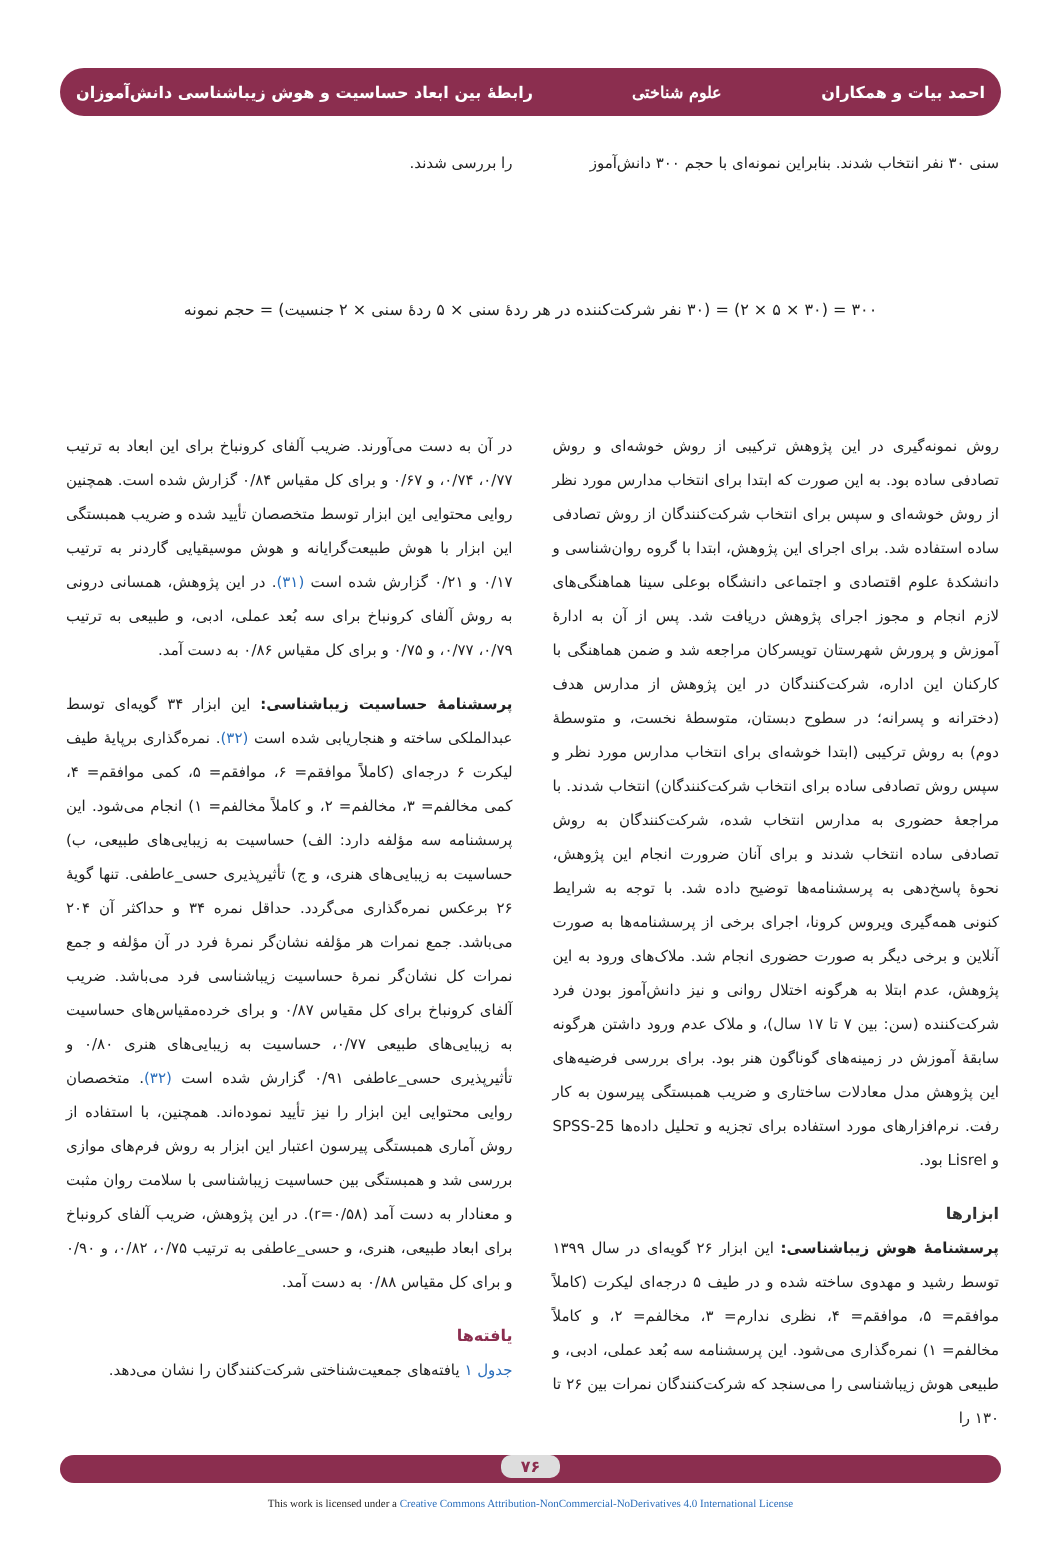احمد بیات و همکاران علوم شناختی
رابطهٔ بین ابعاد حساسیت و هوش زیباشناسی دانش‌آموزان
سنی ۳۰ نفر انتخاب شدند. بنابراین نمونه‌ای با حجم ۳۰۰ دانش‌آموز
را بررسی شدند.
۳۰۰ = (۳۰ × ۵ × ۲) = (۳۰ نفر شرکت‌کننده در هر ردهٔ سنی × ۵ ردهٔ سنی × ۲ جنسیت) = حجم نمونه
روش نمونه‌گیری در این پژوهش ترکیبی از روش خوشه‌ای و روش تصادفی ساده بود. به این صورت که ابتدا برای انتخاب مدارس مورد نظر از روش خوشه‌ای و سپس برای انتخاب شرکت‌کنندگان از روش تصادفی ساده استفاده شد. برای اجرای این پژوهش، ابتدا با گروه روان‌شناسی و دانشکدهٔ علوم اقتصادی و اجتماعی دانشگاه بوعلی سینا هماهنگی‌های لازم انجام و مجوز اجرای پژوهش دریافت شد. پس از آن به ادارهٔ آموزش و پرورش شهرستان تویسرکان مراجعه شد و ضمن هماهنگی با کارکنان این اداره، شرکت‌کنندگان در این پژوهش از مدارس هدف (دخترانه و پسرانه؛ در سطوح دبستان، متوسطهٔ نخست، و متوسطهٔ دوم) به روش ترکیبی (ابتدا خوشه‌ای برای انتخاب مدارس مورد نظر و سپس روش تصادفی ساده برای انتخاب شرکت‌کنندگان) انتخاب شدند. با مراجعهٔ حضوری به مدارس انتخاب شده، شرکت‌کنندگان به روش تصادفی ساده انتخاب شدند و برای آنان ضرورت انجام این پژوهش، نحوهٔ پاسخ‌دهی به پرسشنامه‌ها توضیح داده شد. با توجه به شرایط کنونی همه‌گیری ویروس کرونا، اجرای برخی از پرسشنامه‌ها به صورت آنلاین و برخی دیگر به صورت حضوری انجام شد. ملاک‌های ورود به این پژوهش، عدم ابتلا به هرگونه اختلال روانی و نیز دانش‌آموز بودن فرد شرکت‌کننده (سن: بین ۷ تا ۱۷ سال)، و ملاک عدم ورود داشتن هرگونه سابقهٔ آموزش در زمینه‌های گوناگون هنر بود. برای بررسی فرضیه‌های این پژوهش مدل معادلات ساختاری و ضریب همبستگی پیرسون به کار رفت. نرم‌افزارهای مورد استفاده برای تجزیه و تحلیل داده‌ها SPSS-25 و Lisrel بود.
ابزارها
پرسشنامهٔ هوش زیباشناسی: این ابزار ۲۶ گویه‌ای در سال ۱۳۹۹ توسط رشید و مهدوی ساخته شده و در طیف ۵ درجه‌ای لیکرت (کاملاً موافقم= ۵، موافقم= ۴، نظری ندارم= ۳، مخالفم= ۲، و کاملاً مخالفم= ۱) نمره‌گذاری می‌شود. این پرسشنامه سه بُعد عملی، ادبی، و طبیعی هوش زیباشناسی را می‌سنجد که شرکت‌کنندگان نمرات بین ۲۶ تا ۱۳۰ را
در آن به دست می‌آورند. ضریب آلفای کرونباخ برای این ابعاد به ترتیب ۰/۷۷، ۰/۷۴، و ۰/۶۷ و برای کل مقیاس ۰/۸۴ گزارش شده است. همچنین روایی محتوایی این ابزار توسط متخصصان تأیید شده و ضریب همبستگی این ابزار با هوش طبیعت‌گرایانه و هوش موسیقیایی گاردنر به ترتیب ۰/۱۷ و ۰/۲۱ گزارش شده است (۳۱). در این پژوهش، همسانی درونی به روش آلفای کرونباخ برای سه بُعد عملی، ادبی، و طبیعی به ترتیب ۰/۷۹، ۰/۷۷، و ۰/۷۵ و برای کل مقیاس ۰/۸۶ به دست آمد.
پرسشنامهٔ حساسیت زیباشناسی: این ابزار ۳۴ گویه‌ای توسط عبدالملکی ساخته و هنجاریابی شده است (۳۲). نمره‌گذاری برپایهٔ طیف لیکرت ۶ درجه‌ای (کاملاً موافقم= ۶، موافقم= ۵، کمی موافقم= ۴، کمی مخالفم= ۳، مخالفم= ۲، و کاملاً مخالفم= ۱) انجام می‌شود. این پرسشنامه سه مؤلفه دارد: الف) حساسیت به زیبایی‌های طبیعی، ب) حساسیت به زیبایی‌های هنری، و ج) تأثیرپذیری حسی‌_عاطفی. تنها گویهٔ ۲۶ برعکس نمره‌گذاری می‌گردد. حداقل نمره ۳۴ و حداکثر آن ۲۰۴ می‌باشد. جمع نمرات هر مؤلفه نشان‌گر نمرهٔ فرد در آن مؤلفه و جمع نمرات کل نشان‌گر نمرهٔ حساسیت زیباشناسی فرد می‌باشد. ضریب آلفای کرونباخ برای کل مقیاس ۰/۸۷ و برای خرده‌مقیاس‌های حساسیت به زیبایی‌های طبیعی ۰/۷۷، حساسیت به زیبایی‌های هنری ۰/۸۰ و تأثیرپذیری حسی‌_عاطفی ۰/۹۱ گزارش شده است (۳۲). متخصصان روایی محتوایی این ابزار را نیز تأیید نموده‌اند. همچنین، با استفاده از روش آماری همبستگی پیرسون اعتبار این ابزار به روش فرم‌های موازی بررسی شد و همبستگی بین حساسیت زیباشناسی با سلامت روان مثبت و معنادار به دست آمد (r=۰/۵۸). در این پژوهش، ضریب آلفای کرونباخ برای ابعاد طبیعی، هنری، و حسی_عاطفی به ترتیب ۰/۷۵، ۰/۸۲، و ۰/۹۰ و برای کل مقیاس ۰/۸۸ به دست آمد.
یافته‌ها
جدول ۱ یافته‌های جمعیت‌شناختی شرکت‌کنندگان را نشان می‌دهد.
۷۶
This work is licensed under a Creative Commons Attribution-NonCommercial-NoDerivatives 4.0 International License